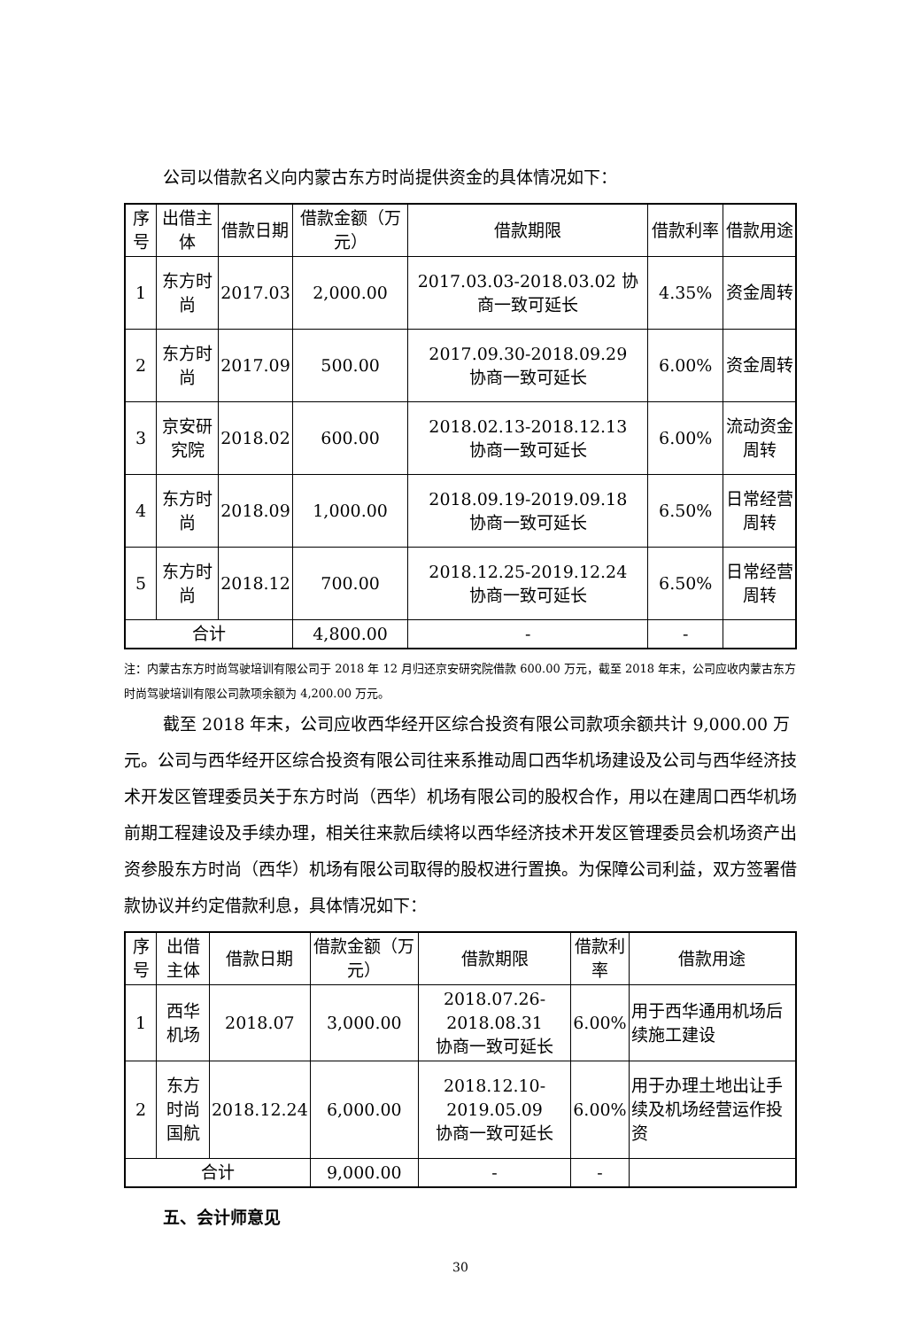公司以借款名义向内蒙古东方时尚提供资金的具体情况如下：
| 序号 | 出借主体 | 借款日期 | 借款金额（万元） | 借款期限 | 借款利率 | 借款用途 |
| --- | --- | --- | --- | --- | --- | --- |
| 1 | 东方时尚 | 2017.03 | 2,000.00 | 2017.03.03-2018.03.02 协商一致可延长 | 4.35% | 资金周转 |
| 2 | 东方时尚 | 2017.09 | 500.00 | 2017.09.30-2018.09.29 协商一致可延长 | 6.00% | 资金周转 |
| 3 | 京安研究院 | 2018.02 | 600.00 | 2018.02.13-2018.12.13 协商一致可延长 | 6.00% | 流动资金周转 |
| 4 | 东方时尚 | 2018.09 | 1,000.00 | 2018.09.19-2019.09.18 协商一致可延长 | 6.50% | 日常经营周转 |
| 5 | 东方时尚 | 2018.12 | 700.00 | 2018.12.25-2019.12.24 协商一致可延长 | 6.50% | 日常经营周转 |
| 合计 | | | 4,800.00 | - | - | |
注：内蒙古东方时尚驾驶培训有限公司于 2018 年 12 月归还京安研究院借款 600.00 万元，截至 2018 年末，公司应收内蒙古东方时尚驾驶培训有限公司款项余额为 4,200.00 万元。
截至 2018 年末，公司应收西华经开区综合投资有限公司款项余额共计 9,000.00 万元。公司与西华经开区综合投资有限公司往来系推动周口西华机场建设及公司与西华经济技术开发区管理委员关于东方时尚（西华）机场有限公司的股权合作，用以在建周口西华机场前期工程建设及手续办理，相关往来款后续将以西华经济技术开发区管理委员会机场资产出资参股东方时尚（西华）机场有限公司取得的股权进行置换。为保障公司利益，双方签署借款协议并约定借款利息，具体情况如下：
| 序号 | 出借主体 | 借款日期 | 借款金额（万元） | 借款期限 | 借款利率 | 借款用途 |
| --- | --- | --- | --- | --- | --- | --- |
| 1 | 西华机场 | 2018.07 | 3,000.00 | 2018.07.26-2018.08.31 协商一致可延长 | 6.00% | 用于西华通用机场后续施工建设 |
| 2 | 东方时尚国航 | 2018.12.24 | 6,000.00 | 2018.12.10-2019.05.09 协商一致可延长 | 6.00% | 用于办理土地出让手续及机场经营运作投资 |
| 合计 | | | 9,000.00 | - | - | |
五、会计师意见
30